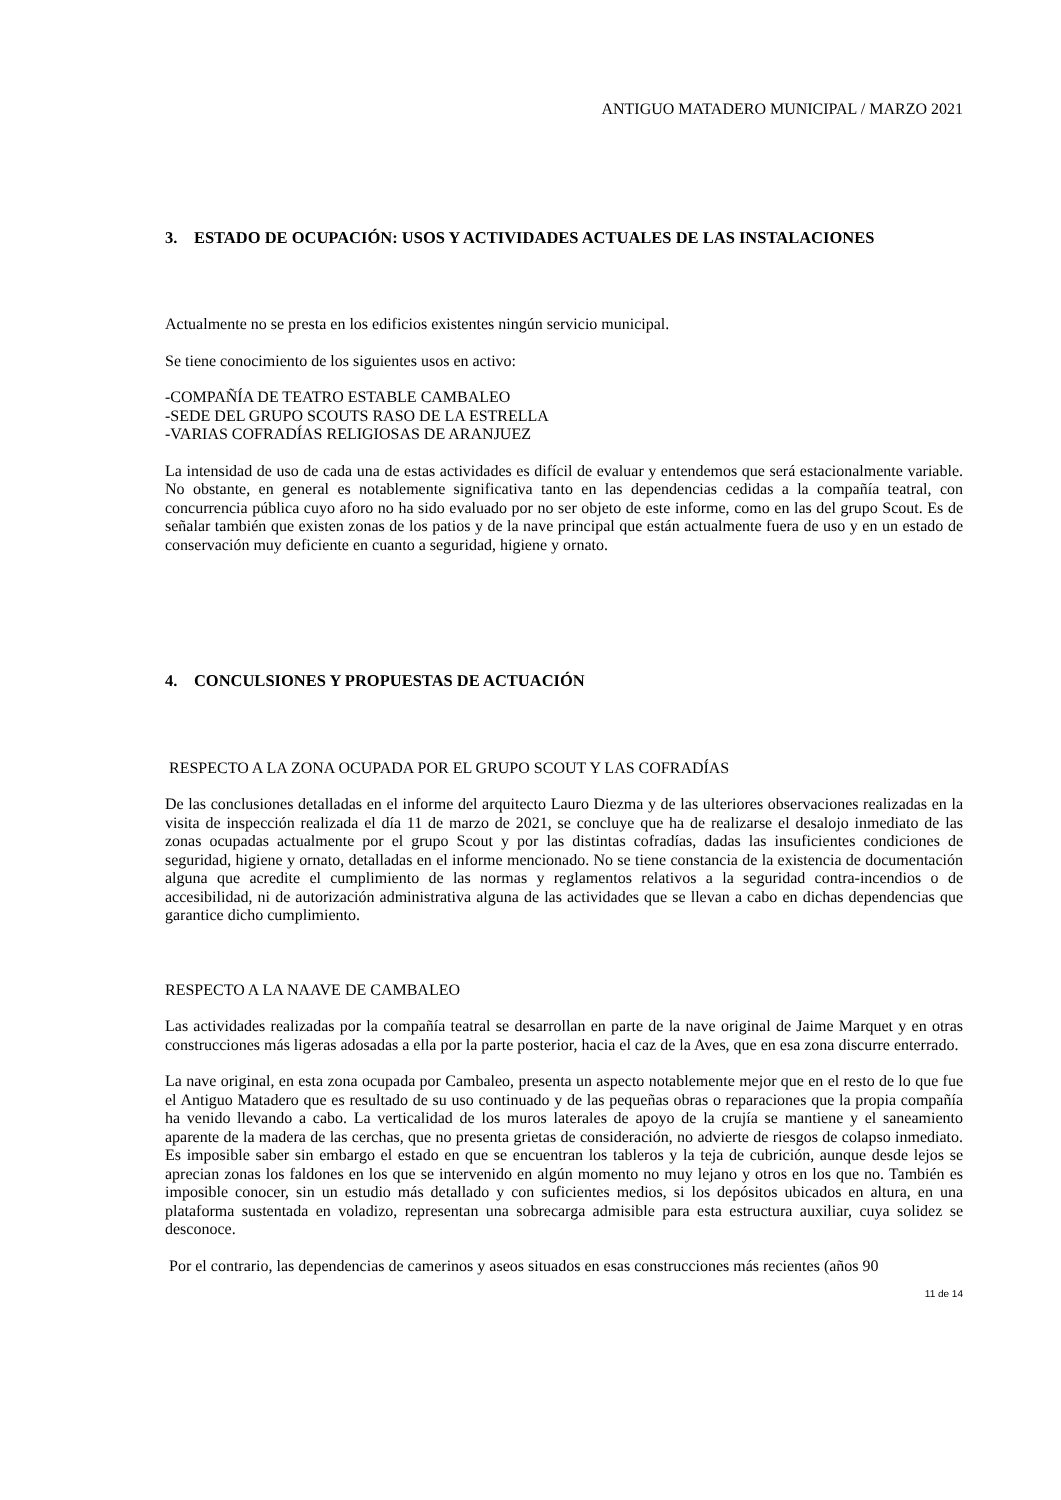ANTIGUO MATADERO MUNICIPAL / MARZO 2021
3. ESTADO DE OCUPACIÓN: USOS Y ACTIVIDADES ACTUALES DE LAS INSTALACIONES
Actualmente no se presta en los edificios existentes ningún servicio municipal.
Se tiene conocimiento de los siguientes usos en activo:
-COMPAÑÍA DE TEATRO ESTABLE CAMBALEO
-SEDE DEL GRUPO SCOUTS RASO DE LA ESTRELLA
-VARIAS COFRADÍAS RELIGIOSAS DE ARANJUEZ
La intensidad de uso de cada una de estas actividades es difícil de evaluar y entendemos que será estacionalmente variable. No obstante, en general es notablemente significativa tanto en las dependencias cedidas a la compañía teatral, con concurrencia pública cuyo aforo no ha sido evaluado por no ser objeto de este informe, como en las del grupo Scout. Es de señalar también que existen zonas de los patios y de la nave principal que están actualmente fuera de uso y en un estado de conservación muy deficiente en cuanto a seguridad, higiene y ornato.
4. CONCULSIONES Y PROPUESTAS DE ACTUACIÓN
RESPECTO A LA ZONA OCUPADA POR EL GRUPO SCOUT Y LAS COFRADÍAS
De las conclusiones detalladas en el informe del arquitecto Lauro Diezma y de las ulteriores observaciones realizadas en la visita de inspección realizada el día 11 de marzo de 2021, se concluye que ha de realizarse el desalojo inmediato de las zonas ocupadas actualmente por el grupo Scout y por las distintas cofradías, dadas las insuficientes condiciones de seguridad, higiene y ornato, detalladas en el informe mencionado. No se tiene constancia de la existencia de documentación alguna que acredite el cumplimiento de las normas y reglamentos relativos a la seguridad contra-incendios o de accesibilidad, ni de autorización administrativa alguna de las actividades que se llevan a cabo en dichas dependencias que garantice dicho cumplimiento.
RESPECTO A LA NAAVE DE CAMBALEO
Las actividades realizadas por la compañía teatral se desarrollan en parte de la nave original de Jaime Marquet y en otras construcciones más ligeras adosadas a ella por la parte posterior, hacia el caz de la Aves, que en esa zona discurre enterrado.
La nave original, en esta zona ocupada por Cambaleo, presenta un aspecto notablemente mejor que en el resto de lo que fue el Antiguo Matadero que es resultado de su uso continuado y de las pequeñas obras o reparaciones que la propia compañía ha venido llevando a cabo. La verticalidad de los muros laterales de apoyo de la crujía se mantiene y el saneamiento aparente de la madera de las cerchas, que no presenta grietas de consideración, no advierte de riesgos de colapso inmediato. Es imposible saber sin embargo el estado en que se encuentran los tableros y la teja de cubrición, aunque desde lejos se aprecian zonas los faldones en los que se intervenido en algún momento no muy lejano y otros en los que no. También es imposible conocer, sin un estudio más detallado y con suficientes medios, si los depósitos ubicados en altura, en una plataforma sustentada en voladizo, representan una sobrecarga admisible para esta estructura auxiliar, cuya solidez se desconoce.
Por el contrario, las dependencias de camerinos y aseos situados en esas construcciones más recientes (años 90
11 de 14